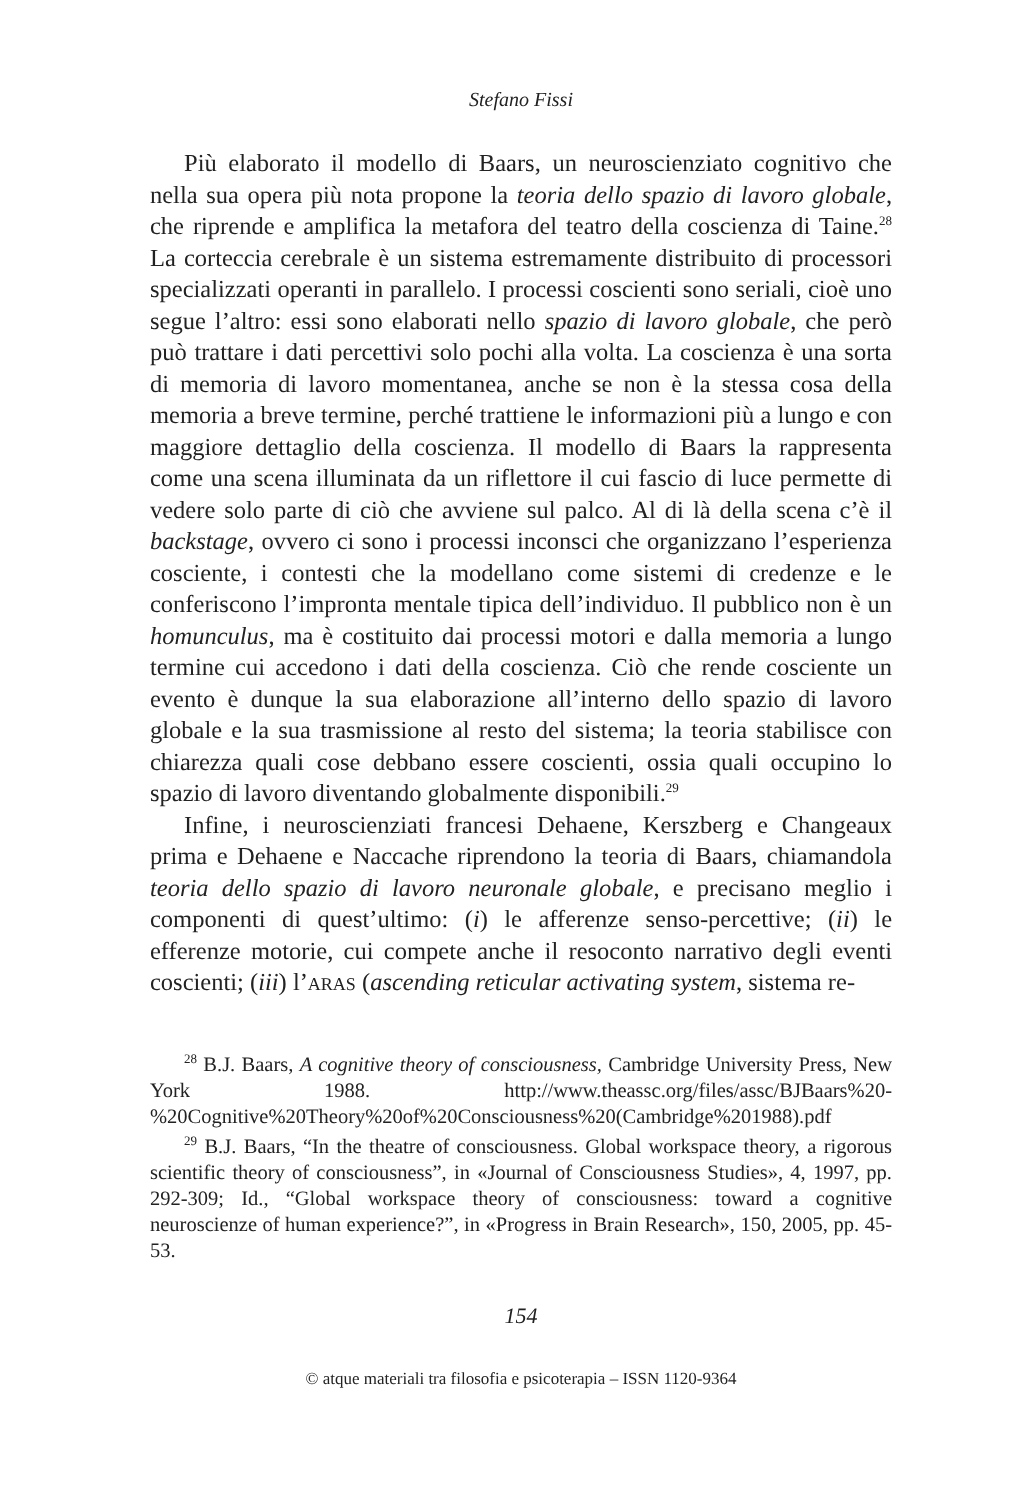Stefano Fissi
Più elaborato il modello di Baars, un neuroscienziato cognitivo che nella sua opera più nota propone la teoria dello spazio di lavoro globale, che riprende e amplifica la metafora del teatro della coscienza di Taine.<sup>28</sup> La corteccia cerebrale è un sistema estremamente distribuito di processori specializzati operanti in parallelo. I processi coscienti sono seriali, cioè uno segue l’altro: essi sono elaborati nello spazio di lavoro globale, che però può trattare i dati percettivi solo pochi alla volta. La coscienza è una sorta di memoria di lavoro momentanea, anche se non è la stessa cosa della memoria a breve termine, perché trattiene le informazioni più a lungo e con maggiore dettaglio della coscienza. Il modello di Baars la rappresenta come una scena illuminata da un riflettore il cui fascio di luce permette di vedere solo parte di ciò che avviene sul palco. Al di là della scena c’è il backstage, ovvero ci sono i processi inconsci che organizzano l’esperienza cosciente, i contesti che la modellano come sistemi di credenze e le conferiscono l’impronta mentale tipica dell’individuo. Il pubblico non è un homunculus, ma è costituito dai processi motori e dalla memoria a lungo termine cui accedono i dati della coscienza. Ciò che rende cosciente un evento è dunque la sua elaborazione all’interno dello spazio di lavoro globale e la sua trasmissione al resto del sistema; la teoria stabilisce con chiarezza quali cose debbano essere coscienti, ossia quali occupino lo spazio di lavoro diventando globalmente disponibili.<sup>29</sup>
Infine, i neuroscienziati francesi Dehaene, Kerszberg e Changeaux prima e Dehaene e Naccache riprendono la teoria di Baars, chiamandola teoria dello spazio di lavoro neuronale globale, e precisano meglio i componenti di quest’ultimo: (i) le afferenze senso-percettive; (ii) le efferenze motorie, cui compete anche il resoconto narrativo degli eventi coscienti; (iii) l’ARAS (ascending reticular activating system, sistema re-
<sup>28</sup> B.J. Baars, A cognitive theory of consciousness, Cambridge University Press, New York 1988. http://www.theassc.org/files/assc/BJBaars%20-%20Cognitive%20Theory%20of%20Consciousness%20(Cambridge%201988).pdf
<sup>29</sup> B.J. Baars, “In the theatre of consciousness. Global workspace theory, a rigorous scientific theory of consciousness”, in «Journal of Consciousness Studies», 4, 1997, pp. 292-309; Id., “Global workspace theory of consciousness: toward a cognitive neuroscienze of human experience?”, in «Progress in Brain Research», 150, 2005, pp. 45-53.
154
© atque materiali tra filosofia e psicoterapia – ISSN 1120-9364